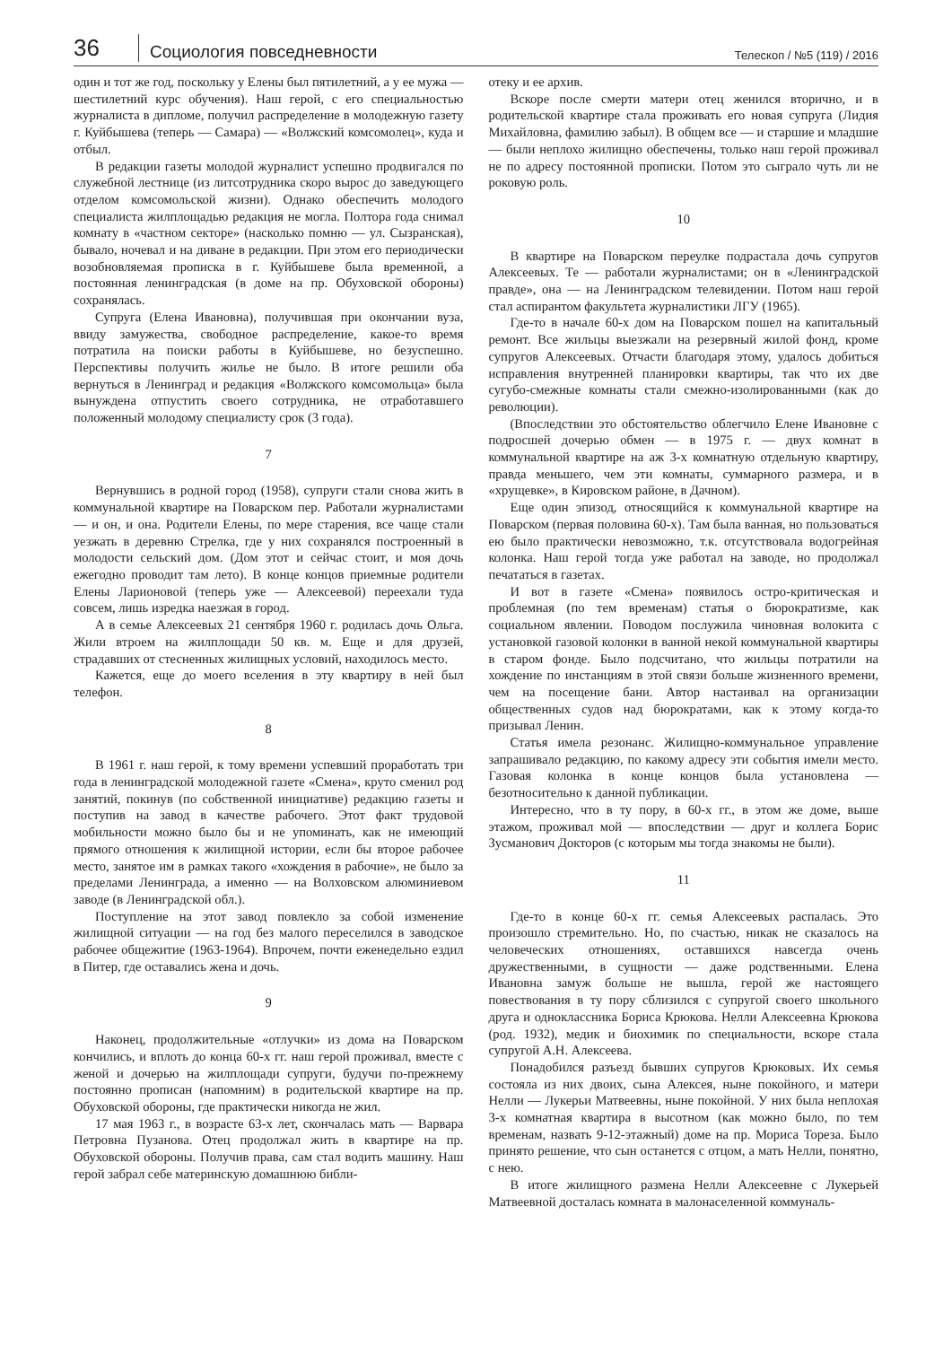36
Социология повседневности
Телескоп / №5 (119) / 2016
один и тот же год, поскольку у Елены был пятилетний, а у ее мужа — шестилетний курс обучения). Наш герой, с его специальностью журналиста в дипломе, получил распределение в молодежную газету г. Куйбышева (теперь — Самара) — «Волжский комсомолец», куда и отбыл.
В редакции газеты молодой журналист успешно продвигался по служебной лестнице (из литсотрудника скоро вырос до заведующего отделом комсомольской жизни). Однако обеспечить молодого специалиста жилплощадью редакция не могла. Полтора года снимал комнату в «частном секторе» (насколько помню — ул. Сызранская), бывало, ночевал и на диване в редакции. При этом его периодически возобновляемая прописка в г. Куйбышеве была временной, а постоянная ленинградская (в доме на пр. Обуховской обороны) сохранялась.
Супруга (Елена Ивановна), получившая при окончании вуза, ввиду замужества, свободное распределение, какое-то время потратила на поиски работы в Куйбышеве, но безуспешно. Перспективы получить жилье не было. В итоге решили оба вернуться в Ленинград и редакция «Волжского комсомольца» была вынуждена отпустить своего сотрудника, не отработавшего положенный молодому специалисту срок (3 года).
7
Вернувшись в родной город (1958), супруги стали снова жить в коммунальной квартире на Поварском пер. Работали журналистами — и он, и она. Родители Елены, по мере старения, все чаще стали уезжать в деревню Стрелка, где у них сохранялся построенный в молодости сельский дом. (Дом этот и сейчас стоит, и моя дочь ежегодно проводит там лето). В конце концов приемные родители Елены Ларионовой (теперь уже — Алексеевой) переехали туда совсем, лишь изредка наезжая в город.
А в семье Алексеевых 21 сентября 1960 г. родилась дочь Ольга. Жили втроем на жилплощади 50 кв. м. Еще и для друзей, страдавших от стесненных жилищных условий, находилось место.
Кажется, еще до моего вселения в эту квартиру в ней был телефон.
8
В 1961 г. наш герой, к тому времени успевший проработать три года в ленинградской молодежной газете «Смена», круто сменил род занятий, покинув (по собственной инициативе) редакцию газеты и поступив на завод в качестве рабочего. Этот факт трудовой мобильности можно было бы и не упоминать, как не имеющий прямого отношения к жилищной истории, если бы второе рабочее место, занятое им в рамках такого «хождения в рабочие», не было за пределами Ленинграда, а именно — на Волховском алюминиевом заводе (в Ленинградской обл.).
Поступление на этот завод повлекло за собой изменение жилищной ситуации — на год без малого переселился в заводское рабочее общежитие (1963-1964). Впрочем, почти еженедельно ездил в Питер, где оставались жена и дочь.
9
Наконец, продолжительные «отлучки» из дома на Поварском кончились, и вплоть до конца 60-х гг. наш герой проживал, вместе с женой и дочерью на жилплощади супруги, будучи по-прежнему постоянно прописан (напомним) в родительской квартире на пр. Обуховской обороны, где практически никогда не жил.
17 мая 1963 г., в возрасте 63-х лет, скончалась мать — Варвара Петровна Пузанова. Отец продолжал жить в квартире на пр. Обуховской обороны. Получив права, сам стал водить машину. Наш герой забрал себе материнскую домашнюю библи-
отеку и ее архив.
Вскоре после смерти матери отец женился вторично, и в родительской квартире стала проживать его новая супруга (Лидия Михайловна, фамилию забыл). В общем все — и старшие и младшие — были неплохо жилищно обеспечены, только наш герой проживал не по адресу постоянной прописки. Потом это сыграло чуть ли не роковую роль.
10
В квартире на Поварском переулке подрастала дочь супругов Алексеевых. Те — работали журналистами; он в «Ленинградской правде», она — на Ленинградском телевидении. Потом наш герой стал аспирантом факультета журналистики ЛГУ (1965).
Где-то в начале 60-х дом на Поварском пошел на капитальный ремонт. Все жильцы выезжали на резервный жилой фонд, кроме супругов Алексеевых. Отчасти благодаря этому, удалось добиться исправления внутренней планировки квартиры, так что их две сугубо-смежные комнаты стали смежно-изолированными (как до революции).
(Впоследствии это обстоятельство облегчило Елене Ивановне с подросшей дочерью обмен — в 1975 г. — двух комнат в коммунальной квартире на аж 3-х комнатную отдельную квартиру, правда меньшего, чем эти комнаты, суммарного размера, и в «хрущевке», в Кировском районе, в Дачном).
Еще один эпизод, относящийся к коммунальной квартире на Поварском (первая половина 60-х). Там была ванная, но пользоваться ею было практически невозможно, т.к. отсутствовала водогрейная колонка. Наш герой тогда уже работал на заводе, но продолжал печататься в газетах.
И вот в газете «Смена» появилось остро-критическая и проблемная (по тем временам) статья о бюрократизме, как социальном явлении. Поводом послужила чиновная волокита с установкой газовой колонки в ванной некой коммунальной квартиры в старом фонде. Было подсчитано, что жильцы потратили на хождение по инстанциям в этой связи больше жизненного времени, чем на посещение бани. Автор настаивал на организации общественных судов над бюрократами, как к этому когда-то призывал Ленин.
Статья имела резонанс. Жилищно-коммунальное управление запрашивало редакцию, по какому адресу эти события имели место. Газовая колонка в конце концов была установлена — безотносительно к данной публикации.
Интересно, что в ту пору, в 60-х гг., в этом же доме, выше этажом, проживал мой — впоследствии — друг и коллега Борис Зусманович Докторов (с которым мы тогда знакомы не были).
11
Где-то в конце 60-х гг. семья Алексеевых распалась. Это произошло стремительно. Но, по счастью, никак не сказалось на человеческих отношениях, оставшихся навсегда очень дружественными, в сущности — даже родственными. Елена Ивановна замуж больше не вышла, герой же настоящего повествования в ту пору сблизился с супругой своего школьного друга и одноклассника Бориса Крюкова. Нелли Алексеевна Крюкова (род. 1932), медик и биохимик по специальности, вскоре стала супругой А.Н. Алексеева.
Понадобился разъезд бывших супругов Крюковых. Их семья состояла из них двоих, сына Алексея, ныне покойного, и матери Нелли — Лукерьи Матвеевны, ныне покойной. У них была неплохая 3-х комнатная квартира в высотном (как можно было, по тем временам, назвать 9-12-этажный) доме на пр. Мориса Тореза. Было принято решение, что сын останется с отцом, а мать Нелли, понятно, с нею.
В итоге жилищного размена Нелли Алексеевне с Лукерьей Матвеевной досталась комната в малонаселенной коммуналь-